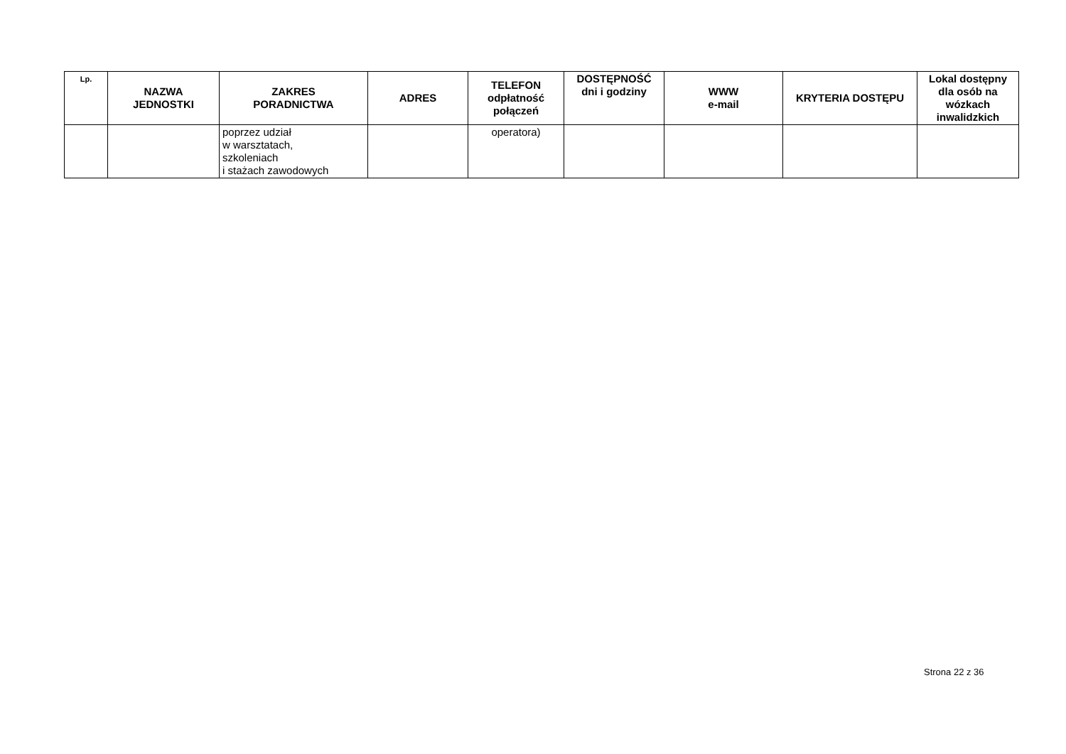| Lp. | NAZWA JEDNOSTKI | ZAKRES PORADNICTWA | ADRES | TELEFON odpłatność połączeń | DOSTĘPNOŚĆ dni i godziny | WWW e-mail | KRYTERIA DOSTĘPU | Lokal dostępny dla osób na wózkach inwalidzkich |
| --- | --- | --- | --- | --- | --- | --- | --- | --- |
| | | poprzez udział w warsztatach, szkoleniach i stażach zawodowych | | operatora) | | | | |
Strona 22 z 36